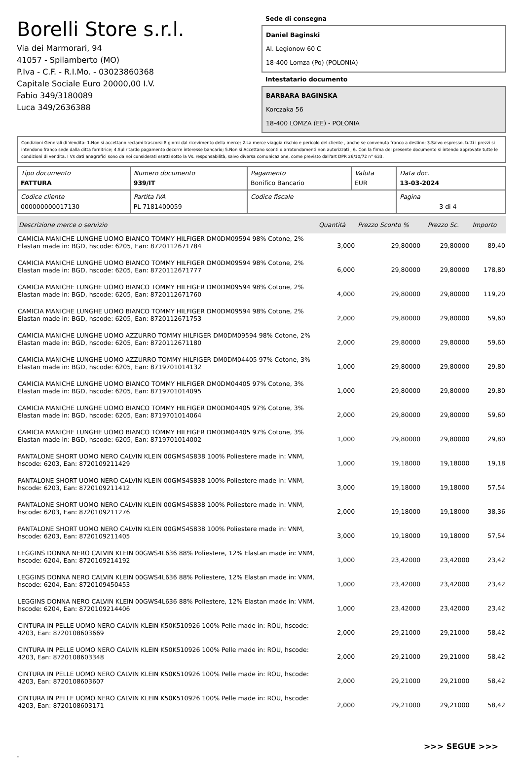Borelli Store s.r.l.
Via dei Marmorari, 94
41057 - Spilamberto (MO)
P.Iva - C.F. - R.I.Mo. - 03023860368
Capitale Sociale Euro 20000,00 I.V.
Fabio 349/3180089
Luca 349/2636388
Sede di consegna
Daniel Baginski
Al. Legionow 60 C
18-400 Lomza (Po) (POLONIA)
Intestatario documento
BARBARA BAGINSKA
Korczaka 56
18-400 LOMZA (EE) - POLONIA
Condizioni Generali di Vendita: 1.Non si accettano reclami trascorsi 8 giorni dal ricevimento della merce; 2.La merce viaggia rischio e pericolo del cliente , anche se convenuta franco a destino; 3.Salvo espresso, tutti i prezzi si intendono franco sede dalla ditta fornitrice; 4.Sul ritardo pagamento decorre interesse bancario; 5.Non si Accettano sconti o arrotondamenti non autorizzati ; 6. Con la firma del presente documento si intendo approvate tutte le condizioni di vendita. I Vs dati anagrafici sono da noi considerati esatti sotto la Vs. responsabilità, salvo diversa comunicazione, come previsto dall'art DPR 26/10/72 n° 633.
| Tipo documento FATTURA | Numero documento 939/IT | Pagamento Bonifico Bancario | Valuta EUR | Data doc. 13-03-2024 |
| Codice cliente 000000000017130 | Partita IVA PL 7181400059 | Codice fiscale | | Pagina 3 di 4 |
| Descrizione merce o servizio | Quantità | Prezzo Sconto % | | Prezzo Sc. | Importo |
| --- | --- | --- | --- | --- | --- |
| CAMICIA MANICHE LUNGHE UOMO BIANCO TOMMY HILFIGER DM0DM09594 98% Cotone, 2% Elastan made in: BGD, hscode: 6205, Ean: 8720112671784 | 3,000 | 29,80000 | | 29,80000 | 89,40 |
| CAMICIA MANICHE LUNGHE UOMO BIANCO TOMMY HILFIGER DM0DM09594 98% Cotone, 2% Elastan made in: BGD, hscode: 6205, Ean: 8720112671777 | 6,000 | 29,80000 | | 29,80000 | 178,80 |
| CAMICIA MANICHE LUNGHE UOMO BIANCO TOMMY HILFIGER DM0DM09594 98% Cotone, 2% Elastan made in: BGD, hscode: 6205, Ean: 8720112671760 | 4,000 | 29,80000 | | 29,80000 | 119,20 |
| CAMICIA MANICHE LUNGHE UOMO BIANCO TOMMY HILFIGER DM0DM09594 98% Cotone, 2% Elastan made in: BGD, hscode: 6205, Ean: 8720112671753 | 2,000 | 29,80000 | | 29,80000 | 59,60 |
| CAMICIA MANICHE LUNGHE UOMO AZZURRO TOMMY HILFIGER DM0DM09594 98% Cotone, 2% Elastan made in: BGD, hscode: 6205, Ean: 8720112671180 | 2,000 | 29,80000 | | 29,80000 | 59,60 |
| CAMICIA MANICHE LUNGHE UOMO AZZURRO TOMMY HILFIGER DM0DM04405 97% Cotone, 3% Elastan made in: BGD, hscode: 6205, Ean: 8719701014132 | 1,000 | 29,80000 | | 29,80000 | 29,80 |
| CAMICIA MANICHE LUNGHE UOMO BIANCO TOMMY HILFIGER DM0DM04405 97% Cotone, 3% Elastan made in: BGD, hscode: 6205, Ean: 8719701014095 | 1,000 | 29,80000 | | 29,80000 | 29,80 |
| CAMICIA MANICHE LUNGHE UOMO BIANCO TOMMY HILFIGER DM0DM04405 97% Cotone, 3% Elastan made in: BGD, hscode: 6205, Ean: 8719701014064 | 2,000 | 29,80000 | | 29,80000 | 59,60 |
| CAMICIA MANICHE LUNGHE UOMO BIANCO TOMMY HILFIGER DM0DM04405 97% Cotone, 3% Elastan made in: BGD, hscode: 6205, Ean: 8719701014002 | 1,000 | 29,80000 | | 29,80000 | 29,80 |
| PANTALONE SHORT UOMO NERO CALVIN KLEIN 00GMS4S838 100% Poliestere made in: VNM, hscode: 6203, Ean: 8720109211429 | 1,000 | 19,18000 | | 19,18000 | 19,18 |
| PANTALONE SHORT UOMO NERO CALVIN KLEIN 00GMS4S838 100% Poliestere made in: VNM, hscode: 6203, Ean: 8720109211412 | 3,000 | 19,18000 | | 19,18000 | 57,54 |
| PANTALONE SHORT UOMO NERO CALVIN KLEIN 00GMS4S838 100% Poliestere made in: VNM, hscode: 6203, Ean: 8720109211276 | 2,000 | 19,18000 | | 19,18000 | 38,36 |
| PANTALONE SHORT UOMO NERO CALVIN KLEIN 00GMS4S838 100% Poliestere made in: VNM, hscode: 6203, Ean: 8720109211405 | 3,000 | 19,18000 | | 19,18000 | 57,54 |
| LEGGINS DONNA NERO CALVIN KLEIN 00GWS4L636 88% Poliestere, 12% Elastan made in: VNM, hscode: 6204, Ean: 8720109214192 | 1,000 | 23,42000 | | 23,42000 | 23,42 |
| LEGGINS DONNA NERO CALVIN KLEIN 00GWS4L636 88% Poliestere, 12% Elastan made in: VNM, hscode: 6204, Ean: 8720109450453 | 1,000 | 23,42000 | | 23,42000 | 23,42 |
| LEGGINS DONNA NERO CALVIN KLEIN 00GWS4L636 88% Poliestere, 12% Elastan made in: VNM, hscode: 6204, Ean: 8720109214406 | 1,000 | 23,42000 | | 23,42000 | 23,42 |
| CINTURA IN PELLE UOMO NERO CALVIN KLEIN K50K510926 100% Pelle made in: ROU, hscode: 4203, Ean: 8720108603669 | 2,000 | 29,21000 | | 29,21000 | 58,42 |
| CINTURA IN PELLE UOMO NERO CALVIN KLEIN K50K510926 100% Pelle made in: ROU, hscode: 4203, Ean: 8720108603348 | 2,000 | 29,21000 | | 29,21000 | 58,42 |
| CINTURA IN PELLE UOMO NERO CALVIN KLEIN K50K510926 100% Pelle made in: ROU, hscode: 4203, Ean: 8720108603607 | 2,000 | 29,21000 | | 29,21000 | 58,42 |
| CINTURA IN PELLE UOMO NERO CALVIN KLEIN K50K510926 100% Pelle made in: ROU, hscode: 4203, Ean: 8720108603171 | 2,000 | 29,21000 | | 29,21000 | 58,42 |
>>> SEGUE >>>
-